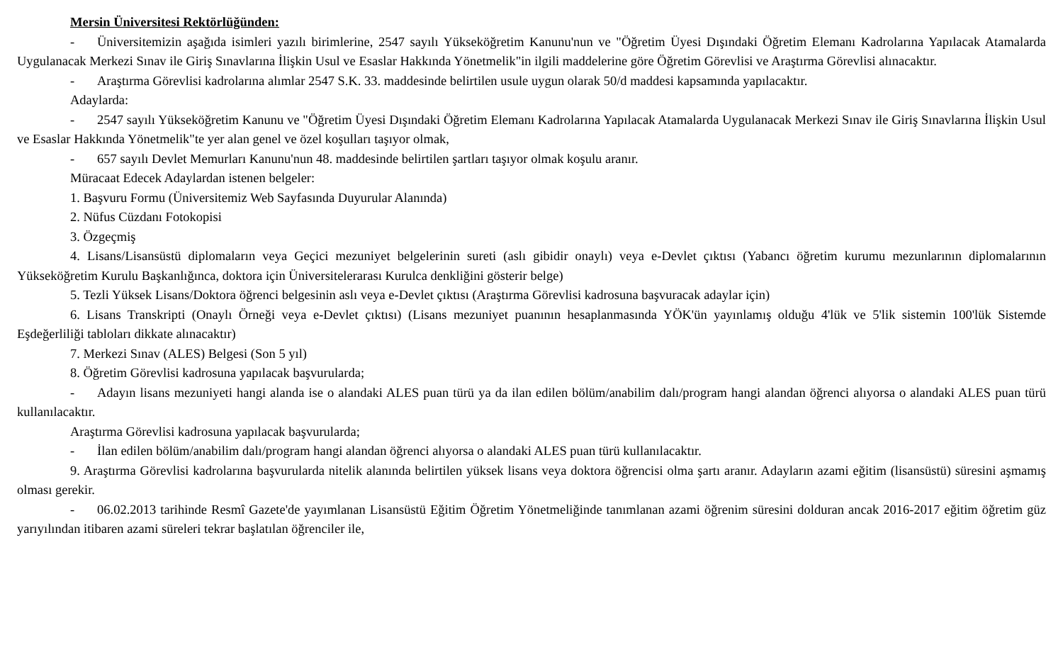Mersin Üniversitesi Rektörlüğünden:
- Üniversitemizin aşağıda isimleri yazılı birimlerine, 2547 sayılı Yükseköğretim Kanunu'nun ve "Öğretim Üyesi Dışındaki Öğretim Elemanı Kadrolarına Yapılacak Atamalarda Uygulanacak Merkezi Sınav ile Giriş Sınavlarına İlişkin Usul ve Esaslar Hakkında Yönetmelik"in ilgili maddelerine göre Öğretim Görevlisi ve Araştırma Görevlisi alınacaktır.
- Araştırma Görevlisi kadrolarına alımlar 2547 S.K. 33. maddesinde belirtilen usule uygun olarak 50/d maddesi kapsamında yapılacaktır.
Adaylarda:
- 2547 sayılı Yükseköğretim Kanunu ve "Öğretim Üyesi Dışındaki Öğretim Elemanı Kadrolarına Yapılacak Atamalarda Uygulanacak Merkezi Sınav ile Giriş Sınavlarına İlişkin Usul ve Esaslar Hakkında Yönetmelik"te yer alan genel ve özel koşulları taşıyor olmak,
- 657 sayılı Devlet Memurları Kanunu'nun 48. maddesinde belirtilen şartları taşıyor olmak koşulu aranır.
Müracaat Edecek Adaylardan istenen belgeler:
1. Başvuru Formu (Üniversitemiz Web Sayfasında Duyurular Alanında)
2. Nüfus Cüzdanı Fotokopisi
3. Özgeçmiş
4. Lisans/Lisansüstü diplomaların veya Geçici mezuniyet belgelerinin sureti (aslı gibidir onaylı) veya e-Devlet çıktısı (Yabancı öğretim kurumu mezunlarının diplomalarının Yükseköğretim Kurulu Başkanlığınca, doktora için Üniversitelerarası Kurulca denkliğini gösterir belge)
5. Tezli Yüksek Lisans/Doktora öğrenci belgesinin aslı veya e-Devlet çıktısı (Araştırma Görevlisi kadrosuna başvuracak adaylar için)
6. Lisans Transkripti (Onaylı Örneği veya e-Devlet çıktısı) (Lisans mezuniyet puanının hesaplanmasında YÖK'ün yayınlamış olduğu 4'lük ve 5'lik sistemin 100'lük Sistemde Eşdeğerliliği tabloları dikkate alınacaktır)
7. Merkezi Sınav (ALES) Belgesi (Son 5 yıl)
8. Öğretim Görevlisi kadrosuna yapılacak başvurularda;
- Adayın lisans mezuniyeti hangi alanda ise o alandaki ALES puan türü ya da ilan edilen bölüm/anabilim dalı/program hangi alandan öğrenci alıyorsa o alandaki ALES puan türü kullanılacaktır.
Araştırma Görevlisi kadrosuna yapılacak başvurularda;
- İlan edilen bölüm/anabilim dalı/program hangi alandan öğrenci alıyorsa o alandaki ALES puan türü kullanılacaktır.
9. Araştırma Görevlisi kadrolarına başvurularda nitelik alanında belirtilen yüksek lisans veya doktora öğrencisi olma şartı aranır. Adayların azami eğitim (lisansüstü) süresini aşmamış olması gerekir.
- 06.02.2013 tarihinde Resmî Gazete'de yayımlanan Lisansüstü Eğitim Öğretim Yönetmeliğinde tanımlanan azami öğrenim süresini dolduran ancak 2016-2017 eğitim öğretim güz yarıyılından itibaren azami süreleri tekrar başlatılan öğrenciler ile,